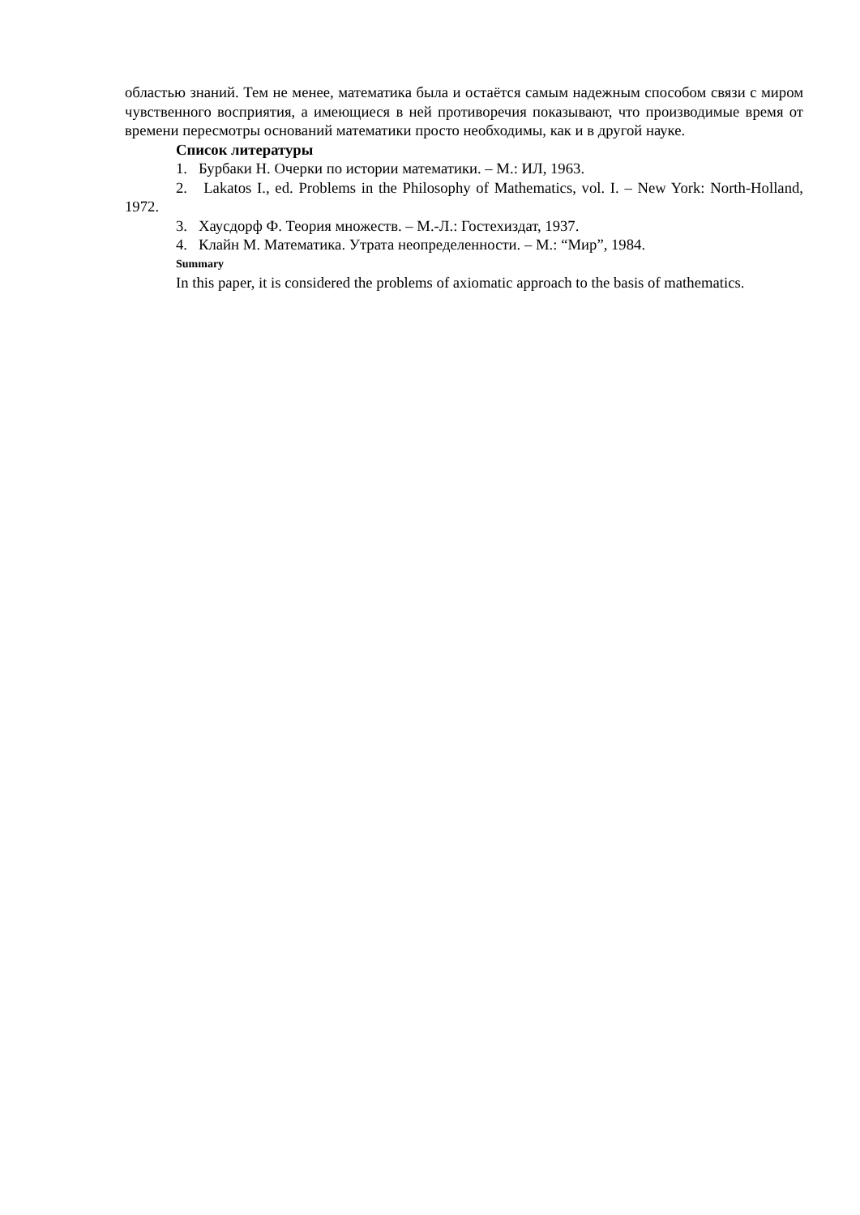областью знаний. Тем не менее, математика была и остаётся самым надежным способом связи с миром чувственного восприятия, а имеющиеся в ней противоречия показывают, что производимые время от времени пересмотры оснований математики просто необходимы, как и в другой науке.
Список литературы
1. Бурбаки Н. Очерки по истории математики. – М.: ИЛ, 1963.
2. Lakatos I., ed. Problems in the Philosophy of Mathematics, vol. I. – New York: North-Holland, 1972.
3. Хаусдорф Ф. Теория множеств. – М.-Л.: Гостехиздат, 1937.
4. Клайн М. Математика. Утрата неопределенности. – М.: “Мир”, 1984.
Summary
In this paper, it is considered the problems of axiomatic approach to the basis of mathematics.